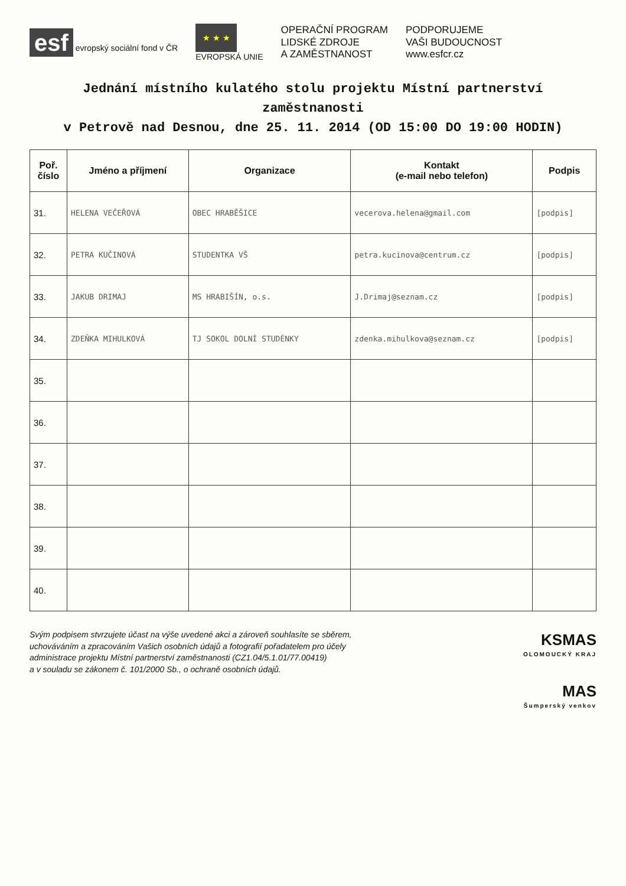esf evropský sociální fond v ČR
★ ★ ★
EVROPSKÁ UNIE
OPERAČNÍ PROGRAM
LIDSKÉ ZDROJE
A ZAMĚSTNANOST
PODPORUJEME
VAŠI BUDOUCNOST
www.esfcr.cz
Jednání místního kulatého stolu projektu Místní partnerství zaměstnanosti
v Petrově nad Desnou, dne 25. 11. 2014 (OD 15:00 DO 19:00 HODIN)
| Poř. číslo | Jméno a příjmení | Organizace | Kontakt (e-mail nebo telefon) | Podpis |
| --- | --- | --- | --- | --- |
| 31. | HELENA VEČEŘOVÁ | OBEC HRABĚŠICE | vecerova.helena@gmail.com | [podpis] |
| 32. | PETRA KUČINOVÁ | STUDENTKA VŠ | petra.kucinova@centrum.cz | [podpis] |
| 33. | JAKUB DRIMAJ | MS HRABIŠÍN, o.s. | J.Drimaj@seznam.cz | [podpis] |
| 34. | ZDEŇKA MIHULKOVÁ | TJ SOKOL DOLNÍ STUDÉNKY | zdenka.mihulkova@seznam.cz | [podpis] |
| 35. | | | | |
| 36. | | | | |
| 37. | | | | |
| 38. | | | | |
| 39. | | | | |
| 40. | | | | |
Svým podpisem stvrzujete účast na výše uvedené akci a zároveň souhlasíte se sběrem,
uchováváním a zpracováním Vašich osobních údajů a fotografií pořadatelem pro účely
administrace projektu Místní partnerství zaměstnanosti (CZ1.04/5.1.01/77.00419)
a v souladu se zákonem č. 101/2000 Sb., o ochraně osobních údajů.
KSMAS
OLOMOUCKÝ KRAJ
MAS
Šumperský venkov